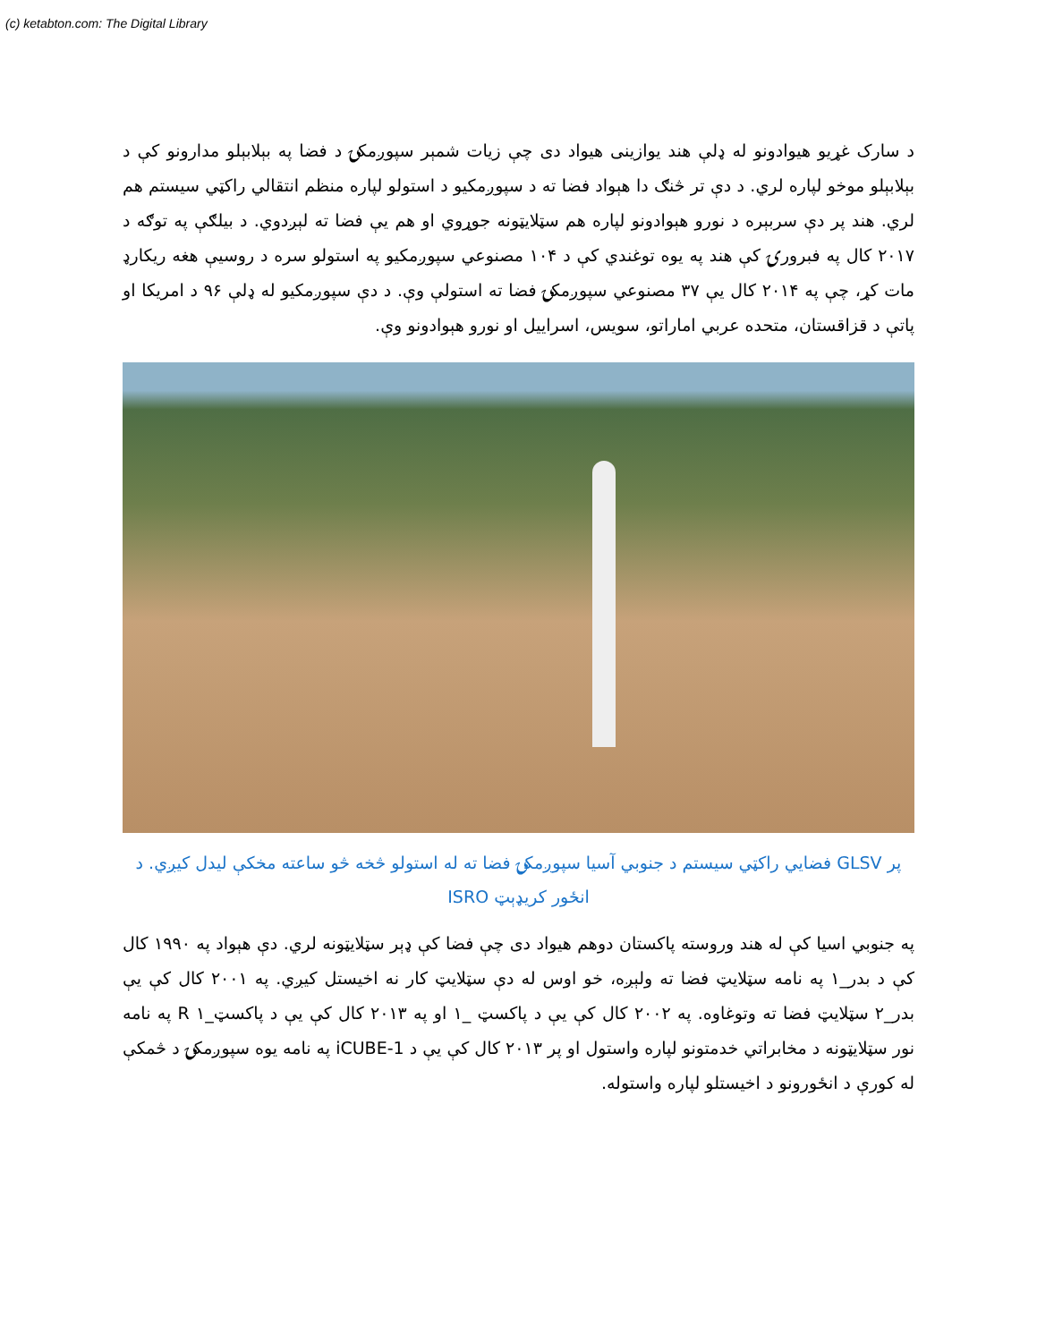(c) ketabton.com: The Digital Library
د سارک غړیو هیوادونو له ډلې هند یوازینی هیواد دی چې زیات شمېر سپوږمکۍ د فضا په بېلابېلو مدارونو کې د بېلابېلو موخو لپاره لري. د دې تر څنګ دا هېواد فضا ته د سپوږمکیو د استولو لپاره منظم انتقالي راکټي سیستم هم لري. هند پر دې سربېره د نورو هېوادونو لپاره هم سټلایټونه جوړوي او هم يې فضا ته لېږدوي. د بیلګې په توګه د ۲۰۱۷ کال په فبرورۍ کې هند په یوه توغندي کې د ۱۰۴ مصنوعي سپوږمکیو په استولو سره د روسيې هغه ریکارډ مات کړ، چې په ۲۰۱۴ کال يې ۳۷ مصنوعي سپوږمکۍ فضا ته استولې وې. د دې سپوږمکیو له ډلې ۹۶ د امریکا او پاتې د قزاقستان، متحده عربي اماراتو، سویس، اسراییل او نورو هېوادونو وې.
پر GLSV فضايي راکټي سیستم د جنوبي آسيا سپوږمکۍ فضا ته له استولو څخه څو ساعته مخکې لیدل کیږي. د انځور کریډېټ ISRO
په جنوبي اسیا کې له هند وروسته پاکستان دوهم هیواد دی چې فضا کې ډېر سټلایټونه لري. دې هېواد په ۱۹۹۰ کال کې د بدر_۱ په نامه سټلایټ فضا ته ولېږه، خو اوس له دې سټلایټ کار نه اخیستل کیږي. په ۲۰۰۱ کال کې يې بدر_۲ سټلایټ فضا ته وتوغاوه. په ۲۰۰۲ کال کې يې د پاکسټ _۱ او په ۲۰۱۳ کال کې يې د پاکسټ_۱ R په نامه نور سټلایټونه د مخابراتي خدمتونو لپاره واستول او پر ۲۰۱۳ کال کې يې د iCUBE-1 په نامه یوه سپوږمکۍ د څمکې له کورې د انځورونو د اخیستلو لپاره واستوله.